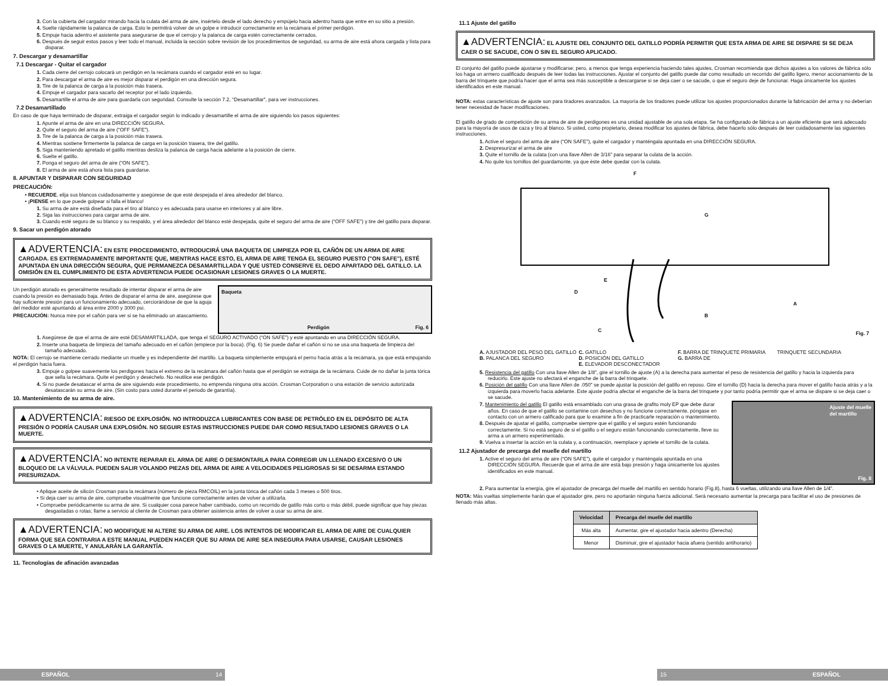3. Con la cubierta del cargador mirando hacia la culata del arma de aire, insértelo desde el lado derecho y empújelo hacia adentro hasta que entre en su sitio a presión.
4. Suelte rápidamente la palanca de carga. Esto le permitirá volver de un golpe e introducir correctamente en la recámara el primer perdigón.
5. Empuje hacia adentro el asistente para asegurarse de que el cerrojo y la palanca de carga estén correctamente cerrados.
6. Después de seguir estos pasos y leer todo el manual, incluida la sección sobre revisión de los procedimientos de seguridad, su arma de aire está ahora cargada y lista para disparar.
7. Descargar y desamartillar
7.1 Descargar - Quitar el cargador
1. Cada cierre del cerrojo colocará un perdigón en la recámara cuando el cargador esté en su lugar.
2. Para descargar el arma de aire es mejor disparar el perdigón en una dirección segura.
3. Tire de la palanca de carga a la posición más trasera.
4. Empuje el cargador para sacarlo del receptor por el lado izquierdo.
5. Desamartille el arma de aire para guardarla con seguridad. Consulte la sección 7.2, “Desamartillar”, para ver instrucciones.
7.2 Desamartillado
En caso de que haya terminado de disparar, extraiga el cargador según lo indicado y desamartille el arma de aire siguiendo los pasos siguientes:
1. Apunte el arma de aire en una DIRECCIÓN SEGURA.
2. Quite el seguro del arma de aire (“OFF SAFE”).
3. Tire de la palanca de carga a la posición más trasera.
4. Mientras sostiene firmemente la palanca de carga en la posición trasera, tire del gatillo.
5. Siga manteniendo apretado el gatillo mientras desliza la palanca de carga hacia adelante a la posición de cierre.
6. Suelte el gatillo.
7. Ponga el seguro del arma de aire (“ON SAFE”).
8. El arma de aire está ahora lista para guardarse.
8. APUNTAR Y DISPARAR CON SEGURIDAD
PRECAUCIÓN:
• RECUERDE, elija sus blancos cuidadosamente y asegúrese de que esté despejada el área alrededor del blanco.
• ¡PIENSE en lo que puede golpear si falla el blanco!
1. Su arma de aire está diseñada para el tiro al blanco y es adecuada para usarse en interiores y al aire libre.
2. Siga las instrucciones para cargar arma de aire.
3. Cuando esté seguro de su blanco y su respaldo, y el área alrededor del blanco esté despejada, quite el seguro del arma de aire (“OFF SAFE”) y tire del gatillo para disparar.
9. Sacar un perdigón atorado
▲ADVERTENCIA: EN ESTE PROCEDIMIENTO, INTRODUCIRÁ UNA BAQUETA DE LIMPIEZA POR EL CAÑÓN DE UN ARMA DE AIRE CARGADA. ES EXTREMADAMENTE IMPORTANTE QUE, MIENTRAS HACE ESTO, EL ARMA DE AIRE TENGA EL SEGURO PUESTO ("ON SAFE"), ESTÉ APUNTADA EN UNA DIRECCIÓN SEGURA, QUE PERMANEZCA DESAMARTILLADA Y QUE USTED CONSERVE EL DEDO APARTADO DEL GATILLO. LA OMISIÓN EN EL CUMPLIMIENTO DE ESTA ADVERTENCIA PUEDE OCASIONAR LESIONES GRAVES O LA MUERTE.
Un perdigón atorado es generalmente resultado de intentar disparar el arma de aire cuando la presión es demasiado baja. Antes de disparar el arma de aire, asegúrese que hay suficiente presión para un funcionamiento adecuado, cerciorándose de que la aguja del medidor esté apuntando al área entre 2000 y 3000 psi.
PRECAUCIÓN: Nunca mire por el cañón para ver si se ha eliminado un atascamiento.
Baqueta
Perdigón Fig. 6
1. Asegúrese de que el arma de aire esté DESAMARTILLADA, que tenga el SEGURO ACTIVADO (“ON SAFE”) y esté apuntando en una DIRECCIÓN SEGURA.
2. Inserte una baqueta de limpieza del tamaño adecuado en el cañón (empiece por la boca). (Fig. 6) Se puede dañar el cañón si no se usa una baqueta de limpieza del tamaño adecuado.
NOTA: El cerrojo se mantiene cerrado mediante un muelle y es independiente del martillo. La baqueta simplemente empujará el perno hacia atrás a la recámara, ya que está empujando el perdigón hacia fuera.
3. Empuje o golpee suavemente los perdigones hacia el extremo de la recámara del cañón hasta que el perdigón se extraiga de la recámara. Cuide de no dañar la junta tórica que sella la recámara. Quite el perdigón y deséchelo. No reutilice ese perdigón.
4. Si no puede desatascar el arma de aire siguiendo este procedimiento, no emprenda ninguna otra acción. Crosman Corporation o una estación de servicio autorizada desatascarán su arma de aire. (Sin costo para usted durante el periodo de garantía).
10. Mantenimiento de su arma de aire.
▲ADVERTENCIA: RIESGO DE EXPLOSIÓN. NO INTRODUZCA LUBRICANTES CON BASE DE PETRÓLEO EN EL DEPÓSITO DE ALTA PRESIÓN O PODRÍA CAUSAR UNA EXPLOSIÓN. NO SEGUIR ESTAS INSTRUCCIONES PUEDE DAR COMO RESULTADO LESIONES GRAVES O LA MUERTE.
▲ADVERTENCIA: NO INTENTE REPARAR EL ARMA DE AIRE O DESMONTARLA PARA CORREGIR UN LLENADO EXCESIVO O UN BLOQUEO DE LA VÁLVULA. PUEDEN SALIR VOLANDO PIEZAS DEL ARMA DE AIRE A VELOCIDADES PELIGROSAS SI SE DESARMA ESTANDO PRESURIZADA.
• Aplique aceite de silicón Crosman para la recámara (número de pieza RMCOIL) en la junta tórica del cañón cada 3 meses o 500 tiros.
• Si deja caer su arma de aire, compruebe visualmente que funcione correctamente antes de volver a utilizarla.
• Compruebe periódicamente su arma de aire. Si cualquier cosa parece haber cambiado, como un recorrido de gatillo más corto o más débil, puede significar que hay piezas desgastadas o rotas; llame a servicio al cliente de Crosman para obtener asistencia antes de volver a usar su arma de aire.
▲ADVERTENCIA: NO MODIFIQUE NI ALTERE SU ARMA DE AIRE. LOS INTENTOS DE MODIFICAR EL ARMA DE AIRE DE CUALQUIER FORMA QUE SEA CONTRARIA A ESTE MANUAL PUEDEN HACER QUE SU ARMA DE AIRE SEA INSEGURA PARA USARSE, CAUSAR LESIONES GRAVES O LA MUERTE, Y ANULARÁN LA GARANTÍA.
11. Tecnologías de afinación avanzadas
11.1 Ajuste del gatillo
▲ADVERTENCIA: EL AJUSTE DEL CONJUNTO DEL GATILLO PODRÍA PERMITIR QUE ESTA ARMA DE AIRE SE DISPARE SI SE DEJA CAER O SE SACUDE, CON O SIN EL SEGURO APLICADO.
El conjunto del gatillo puede ajustarse y modificarse; pero, a menos que tenga experiencia haciendo tales ajustes, Crosman recomienda que dichos ajustes a los valores de fábrica sólo los haga un armero cualificado después de leer todas las instrucciones. Ajustar el conjunto del gatillo puede dar como resultado un recorrido del gatillo ligero, menor accionamiento de la barra del trinquete que podría hacer que el arma sea más susceptible a descargarse si se deja caer o se sacude, o que el seguro deje de funcionar. Haga únicamente los ajustes identificados en este manual.
NOTA: estas características de ajuste son para tiradores avanzados. La mayoría de los tiradores puede utilizar los ajustes proporcionados durante la fabricación del arma y no deberían tener necesidad de hacer modificaciones.
El gatillo de grado de competición de su arma de aire de perdigones es una unidad ajustable de una sola etapa. Se ha configurado de fábrica a un ajuste eficiente que será adecuado para la mayoría de usos de caza y tiro al blanco. Si usted, como propietario, desea modificar los ajustes de fábrica, debe hacerlo sólo después de leer cuidadosamente las siguientes instrucciones.
1. Active el seguro del arma de aire (“ON SAFE”), quite el cargador y manténgala apuntada en una DIRECCIÓN SEGURA.
2. Despresurizar el arma de aire
3. Quite el tornillo de la culata (con una llave Allen de 3/16” para separar la culata de la acción.
4. No quite los tornillos del guardamonte, ya que éste debe quedar con la culata.
F
G
D
E
A
B
C Fig. 7
A. AJUSTADOR DEL PESO DEL GATILLO
B. PALANCA DEL SEGURO
C. GATILLO
D. POSICIÓN DEL GATILLO
E. ELEVADOR DESCONECTADOR
F. BARRA DE TRINQUETE PRIMARIA
G. BARRA DE
TRINQUETE SECUNDARIA
5. Resistencia del gatillo Con una llave Allen de 1/8”, gire el tornillo de ajuste (A) a la derecha para aumentar el peso de resistencia del gatillo y hacia la izquierda para reducirlo. Este ajuste no afectará el enganche de la barra del trinquete.
6. Posición del gatillo Con una llave Allen de .050” se puede ajustar la posición del gatillo en reposo. Gire el tornillo (D) hacia la derecha para mover el gatillo hacia atrás y a la izquierda para moverlo hacia adelante. Este ajuste podría afectar el enganche de la barra del trinquete y por tanto podría permitir que el arma se dispare si se deja caer o se sacude.
7. Mantenimiento del gatillo El gatillo está ensamblado con una grasa de grafito moly EP que debe durar años. En caso de que el gatillo se contamine con desechos y no funcione correctamente, póngase en contacto con un armero calificado para que lo examine a fin de practicarle reparación o mantenimiento.
8. Después de ajustar el gatillo, compruebe siempre que el gatillo y el seguro estén funcionando correctamente. Si no está seguro de si el gatillo o el seguro están funcionando correctamente, lleve su arma a un armero experimentado.
9. Vuelva a insertar la acción en la culata y, a continuación, reemplace y apriete el tornillo de la culata.
11.2 Ajustador de precarga del muelle del martillo
1. Active el seguro del arma de aire (“ON SAFE”), quite el cargador y manténgala apuntada en una DIRECCIÓN SEGURA. Recuerde que el arma de aire está bajo presión y haga únicamente los ajustes identificados en este manual.
Ajuste del muelle
del martillo
Fig. 8
2. Para aumentar la energía, gire el ajustador de precarga del muelle del martillo en sentido horario (Fig.8), hasta 6 vueltas, utilizando una llave Allen de 1/4”.
NOTA: Más vueltas simplemente harán que el ajustador gire, pero no aportarán ninguna fuerza adicional. Será necesario aumentar la precarga para facilitar el uso de presiones de llenado más altas.
| Velocidad | Precarga del muelle del martillo |
| --- | --- |
| Más alta | Aumentar, gire el ajustador hacia adentro (Derecha) |
| Menor | Disminuir, gire el ajustador hacia afuera (sentido antihorario) |
ESPAÑOL 14 15 ESPAÑOL